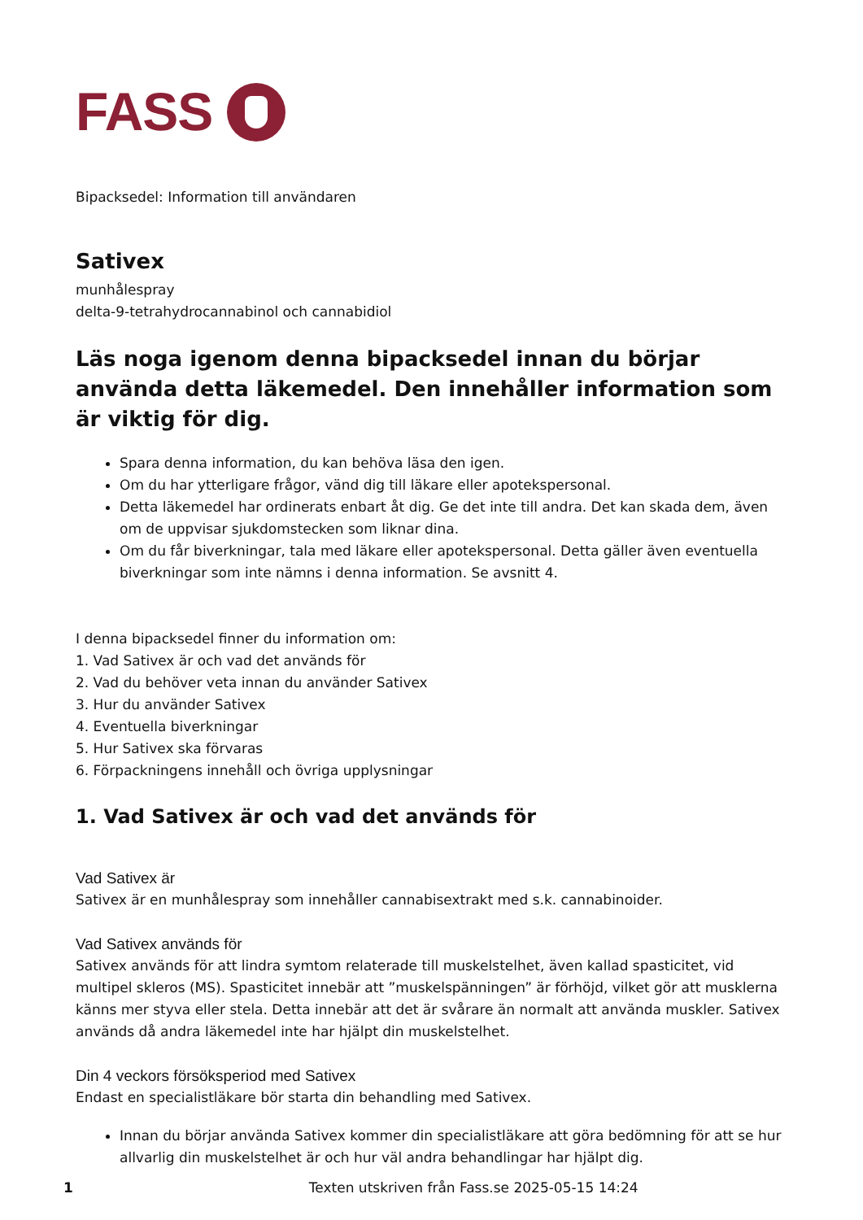FASS
Bipacksedel: Information till användaren
Sativex
munhålespray
delta-9-tetrahydrocannabinol och cannabidiol
Läs noga igenom denna bipacksedel innan du börjar använda detta läkemedel. Den innehåller information som är viktig för dig.
Spara denna information, du kan behöva läsa den igen.
Om du har ytterligare frågor, vänd dig till läkare eller apotekspersonal.
Detta läkemedel har ordinerats enbart åt dig. Ge det inte till andra. Det kan skada dem, även om de uppvisar sjukdomstecken som liknar dina.
Om du får biverkningar, tala med läkare eller apotekspersonal. Detta gäller även eventuella biverkningar som inte nämns i denna information. Se avsnitt 4.
I denna bipacksedel finner du information om:
1. Vad Sativex är och vad det används för
2. Vad du behöver veta innan du använder Sativex
3. Hur du använder Sativex
4. Eventuella biverkningar
5. Hur Sativex ska förvaras
6. Förpackningens innehåll och övriga upplysningar
1. Vad Sativex är och vad det används för
Vad Sativex är
Sativex är en munhålespray som innehåller cannabisextrakt med s.k. cannabinoider.
Vad Sativex används för
Sativex används för att lindra symtom relaterade till muskelstelhet, även kallad spasticitet, vid multipel skleros (MS). Spasticitet innebär att ”muskelspänningen” är förhöjd, vilket gör att musklerna känns mer styva eller stela. Detta innebär att det är svårare än normalt att använda muskler. Sativex används då andra läkemedel inte har hjälpt din muskelstelhet.
Din 4 veckors försöksperiod med Sativex
Endast en specialistläkare bör starta din behandling med Sativex.
Innan du börjar använda Sativex kommer din specialistläkare att göra bedömning för att se hur allvarlig din muskelstelhet är och hur väl andra behandlingar har hjälpt dig.
1 Texten utskriven från Fass.se 2025-05-15 14:24